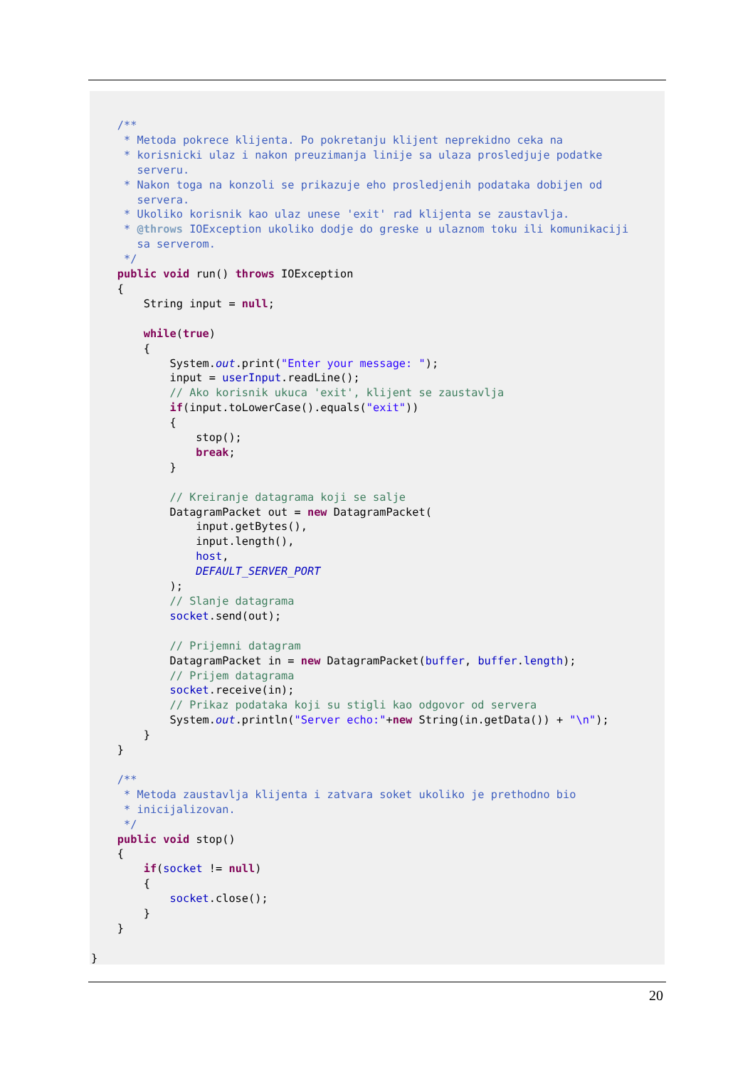/**
     * Metoda pokrece klijenta. Po pokretanju klijent neprekidno ceka na
     * korisnicki ulaz i nakon preuzimanja linije sa ulaza prosledjuje podatke
       serveru.
     * Nakon toga na konzoli se prikazuje eho prosledjenih podataka dobijen od
       servera.
     * Ukoliko korisnik kao ulaz unese 'exit' rad klijenta se zaustavlja.
     * @throws IOException ukoliko dodje do greske u ulaznom toku ili komunikaciji
       sa serverom.
     */
    public void run() throws IOException
    {
        String input = null;

        while(true)
        {
            System.out.print("Enter your message: ");
            input = userInput.readLine();
            // Ako korisnik ukuca 'exit', klijent se zaustavlja
            if(input.toLowerCase().equals("exit"))
            {
                stop();
                break;
            }

            // Kreiranje datagrama koji se salje
            DatagramPacket out = new DatagramPacket(
                input.getBytes(),
                input.length(),
                host,
                DEFAULT_SERVER_PORT
            );
            // Slanje datagrama
            socket.send(out);

            // Prijemni datagram
            DatagramPacket in = new DatagramPacket(buffer, buffer.length);
            // Prijem datagrama
            socket.receive(in);
            // Prikaz podataka koji su stigli kao odgovor od servera
            System.out.println("Server echo:"+new String(in.getData()) + "\n");
        }
    }

    /**
     * Metoda zaustavlja klijenta i zatvara soket ukoliko je prethodno bio
     * inicijalizovan.
     */
    public void stop()
    {
        if(socket != null)
        {
            socket.close();
        }
    }

}
20